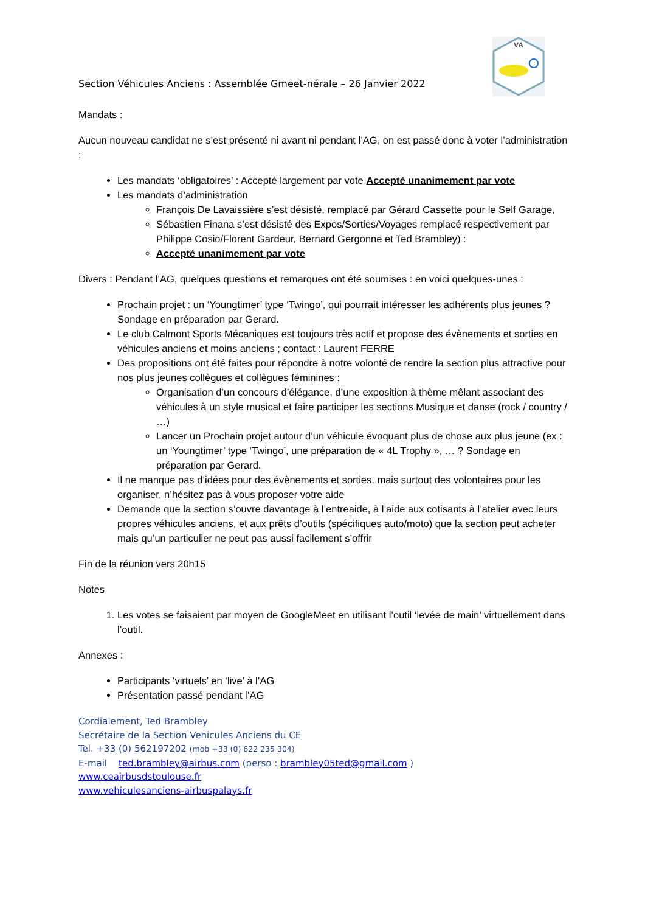Section Véhicules Anciens : Assemblée Gmeet-nérale – 26 Janvier 2022
VA
Mandats :
Aucun nouveau candidat ne s’est présenté ni avant ni pendant l’AG, on est passé donc à voter l’administration :
Les mandats ‘obligatoires’ : Accepté largement par vote Accepté unanimement par vote
Les mandats d’administration
François De Lavaissière s’est désisté, remplacé par Gérard Cassette pour le Self Garage,
Sébastien Finana s’est désisté des Expos/Sorties/Voyages remplacé respectivement par Philippe Cosio/Florent Gardeur, Bernard Gergonne et Ted Brambley) :
Accepté unanimement par vote
Divers : Pendant l’AG, quelques questions et remarques ont été soumises : en voici quelques-unes :
Prochain projet : un ‘Youngtimer’ type ‘Twingo’, qui pourrait intéresser les adhérents plus jeunes ? Sondage en préparation par Gerard.
Le club Calmont Sports Mécaniques est toujours très actif et propose des évènements et sorties en véhicules anciens et moins anciens ; contact : Laurent FERRE
Des propositions ont été faites pour répondre à notre volonté de rendre la section plus attractive pour nos plus jeunes collègues et collègues féminines :
Organisation d’un concours d’élégance, d’une exposition à thème mêlant associant des véhicules à un style musical et faire participer les sections Musique et danse (rock / country / …)
Lancer un Prochain projet autour d’un véhicule évoquant plus de chose aux plus jeune (ex : un ‘Youngtimer’ type ‘Twingo’, une préparation de « 4L Trophy », … ? Sondage en préparation par Gerard.
Il ne manque pas d’idées pour des évènements et sorties, mais surtout des volontaires pour les organiser, n’hésitez pas à vous proposer votre aide
Demande que la section s’ouvre davantage à l’entreaide, à l’aide aux cotisants à l’atelier avec leurs propres véhicules anciens, et aux prêts d’outils (spécifiques auto/moto) que la section peut acheter mais qu’un particulier ne peut pas aussi facilement s’offrir
Fin de la réunion vers 20h15
Notes
1. Les votes se faisaient par moyen de GoogleMeet en utilisant l’outil ‘levée de main’ virtuellement dans l’outil.
Annexes :
Participants ‘virtuels’ en ‘live’ à l’AG
Présentation passé pendant l’AG
Cordialement, Ted Brambley
Secrétaire de la Section Vehicules Anciens du CE
Tel. +33 (0) 562197202 (mob +33 (0) 622 235 304)
E-mail ted.brambley@airbus.com (perso : brambley05ted@gmail.com )
www.ceairbusdstoulouse.fr
www.vehiculesanciens-airbuspalays.fr